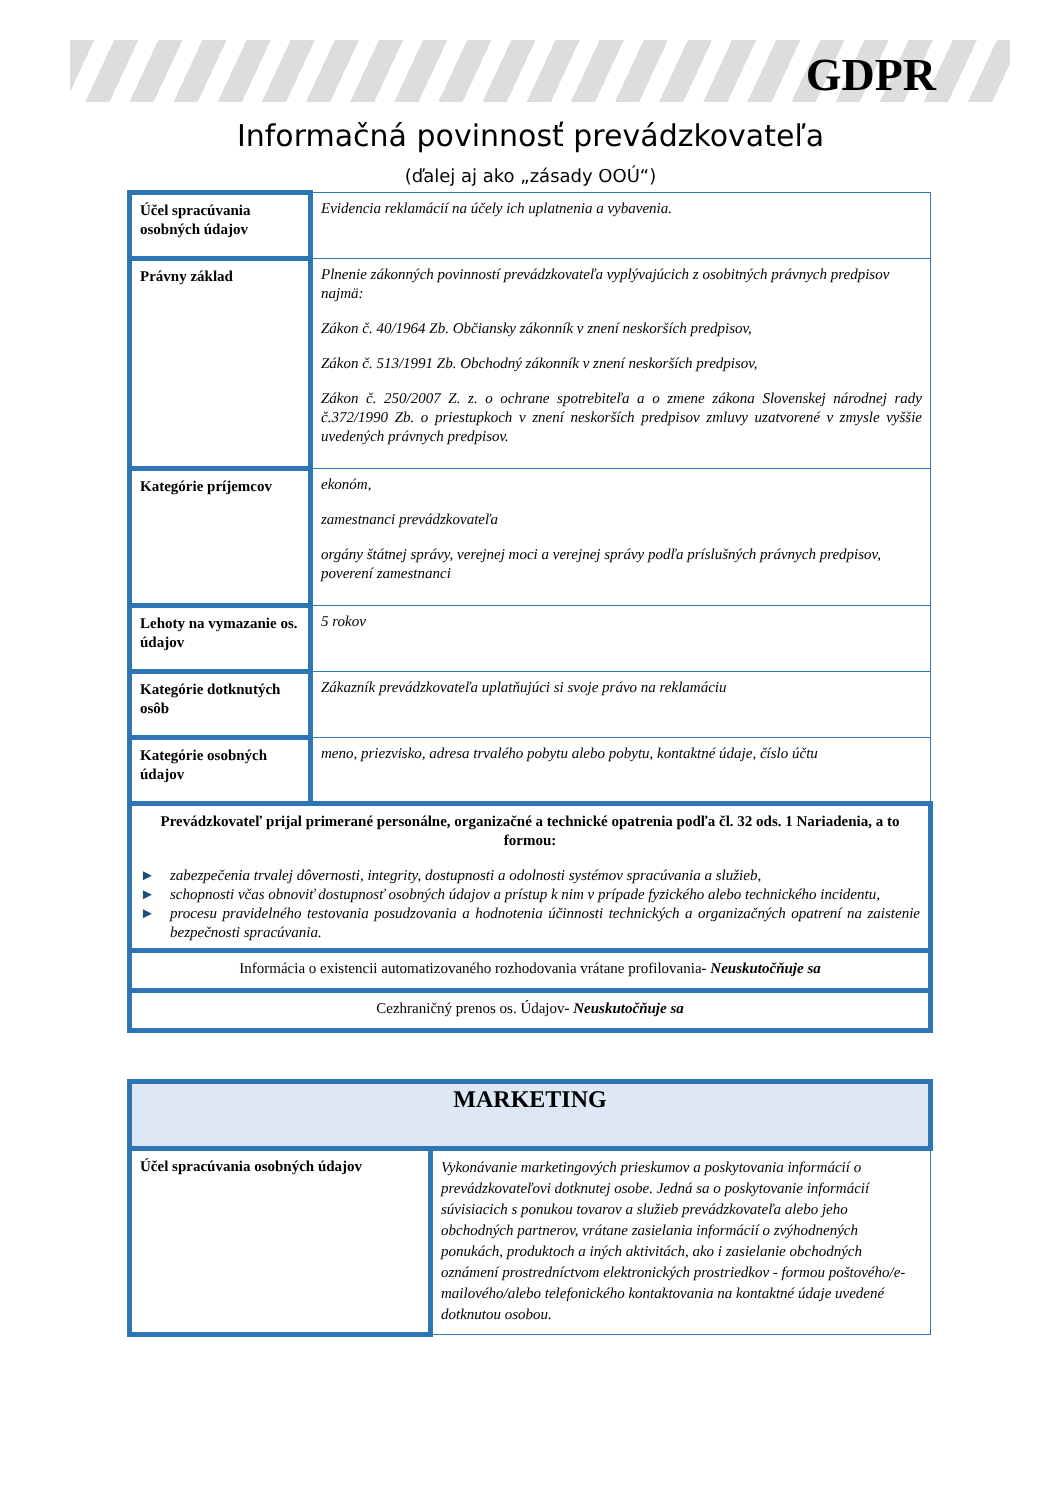GDPR
Informačná povinnosť prevádzkovateľa
(ďalej aj ako „zásady OOÚ“)
| Účel spracúvania osobných údajov | Evidencia reklamácií na účely ich uplatnenia a vybavenia. |
| Právny základ | Plnenie zákonných povinností prevádzkovateľa vyplývajúcich z osobitných právnych predpisov najmä: Zákon č. 40/1964 Zb. Občiansky zákonník v znení neskorších predpisov, Zákon č. 513/1991 Zb. Obchodný zákonník v znení neskorších predpisov, Zákon č. 250/2007 Z. z. o ochrane spotrebiteľa a o zmene zákona Slovenskej národnej rady č.372/1990 Zb. o priestupkoch v znení neskorších predpisov zmluvy uzatvorené v zmysle vyššie uvedených právnych predpisov. |
| Kategórie príjemcov | ekonóm, zamestnanci prevádzkovateľa orgány štátnej správy, verejnej moci a verejnej správy podľa príslušných právnych predpisov, poverení zamestnanci |
| Lehoty na vymazanie os. údajov | 5 rokov |
| Kategórie dotknutých osôb | Zákazník prevádzkovateľa uplatňujúci si svoje právo na reklamáciu |
| Kategórie osobných údajov | meno, priezvisko, adresa trvalého pobytu alebo pobytu, kontaktné údaje, číslo účtu |
| Prevádzkovateľ prijal primerané personálne, organizačné a technické opatrenia podľa čl. 32 ods. 1 Nariadenia, a to formou: ► zabezpečenia trvalej dôvernosti, integrity, dostupnosti a odolnosti systémov spracúvania a služieb, ► schopnosti včas obnoviť dostupnosť osobných údajov a prístup k nim v prípade fyzického alebo technického incidentu, ► procesu pravidelného testovania posudzovania a hodnotenia účinnosti technických a organizačných opatrení na zaistenie bezpečnosti spracúvania. | |
| Informácia o existencii automatizovaného rozhodovania vrátane profilovania - Neuskutočňuje sa | |
| Cezhraničný prenos os. Údajov - Neuskutočňuje sa | |
| MARKETING | |
| Účel spracúvania osobných údajov | Vykonávanie marketingových prieskumov a poskytovania informácií o prevádzkovateľovi dotknutej osobe. Jedná sa o poskytovanie informácií súvisiacich s ponukou tovarov a služieb prevádzkovateľa alebo jeho obchodných partnerov, vrátane zasielania informácií o zvýhodnených ponukách, produktoch a iných aktivitách, ako i zasielanie obchodných oznámení prostredníctvom elektronických prostriedkov - formou poštového/e-mailového/alebo telefonického kontaktovania na kontaktné údaje uvedené dotknutou osobou. |